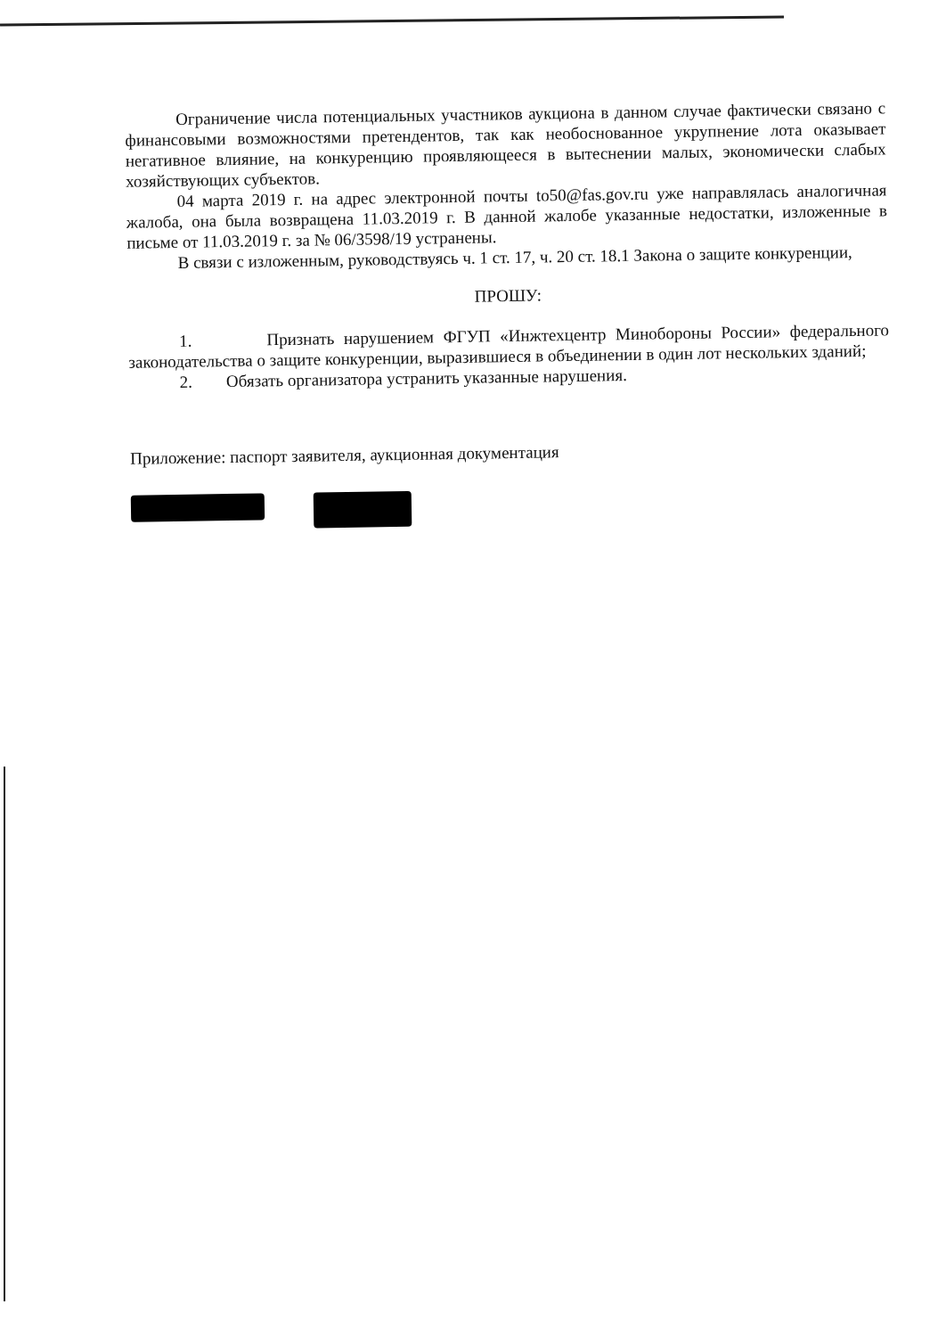Ограничение числа потенциальных участников аукциона в данном случае фактически связано с финансовыми возможностями претендентов, так как необоснованное укрупнение лота оказывает негативное влияние, на конкуренцию проявляющееся в вытеснении малых, экономически слабых хозяйствующих субъектов.
04 марта 2019 г. на адрес электронной почты to50@fas.gov.ru уже направлялась аналогичная жалоба, она была возвращена 11.03.2019 г. В данной жалобе указанные недостатки, изложенные в письме от 11.03.2019 г. за № 06/3598/19 устранены.
В связи с изложенным, руководствуясь ч. 1 ст. 17, ч. 20 ст. 18.1 Закона о защите конкуренции,
ПРОШУ:
1. Признать нарушением ФГУП «Инжтехцентр Минобороны России» федерального законодательства о защите конкуренции, выразившиеся в объединении в один лот нескольких зданий;
2. Обязать организатора устранить указанные нарушения.
Приложение: паспорт заявителя, аукционная документация